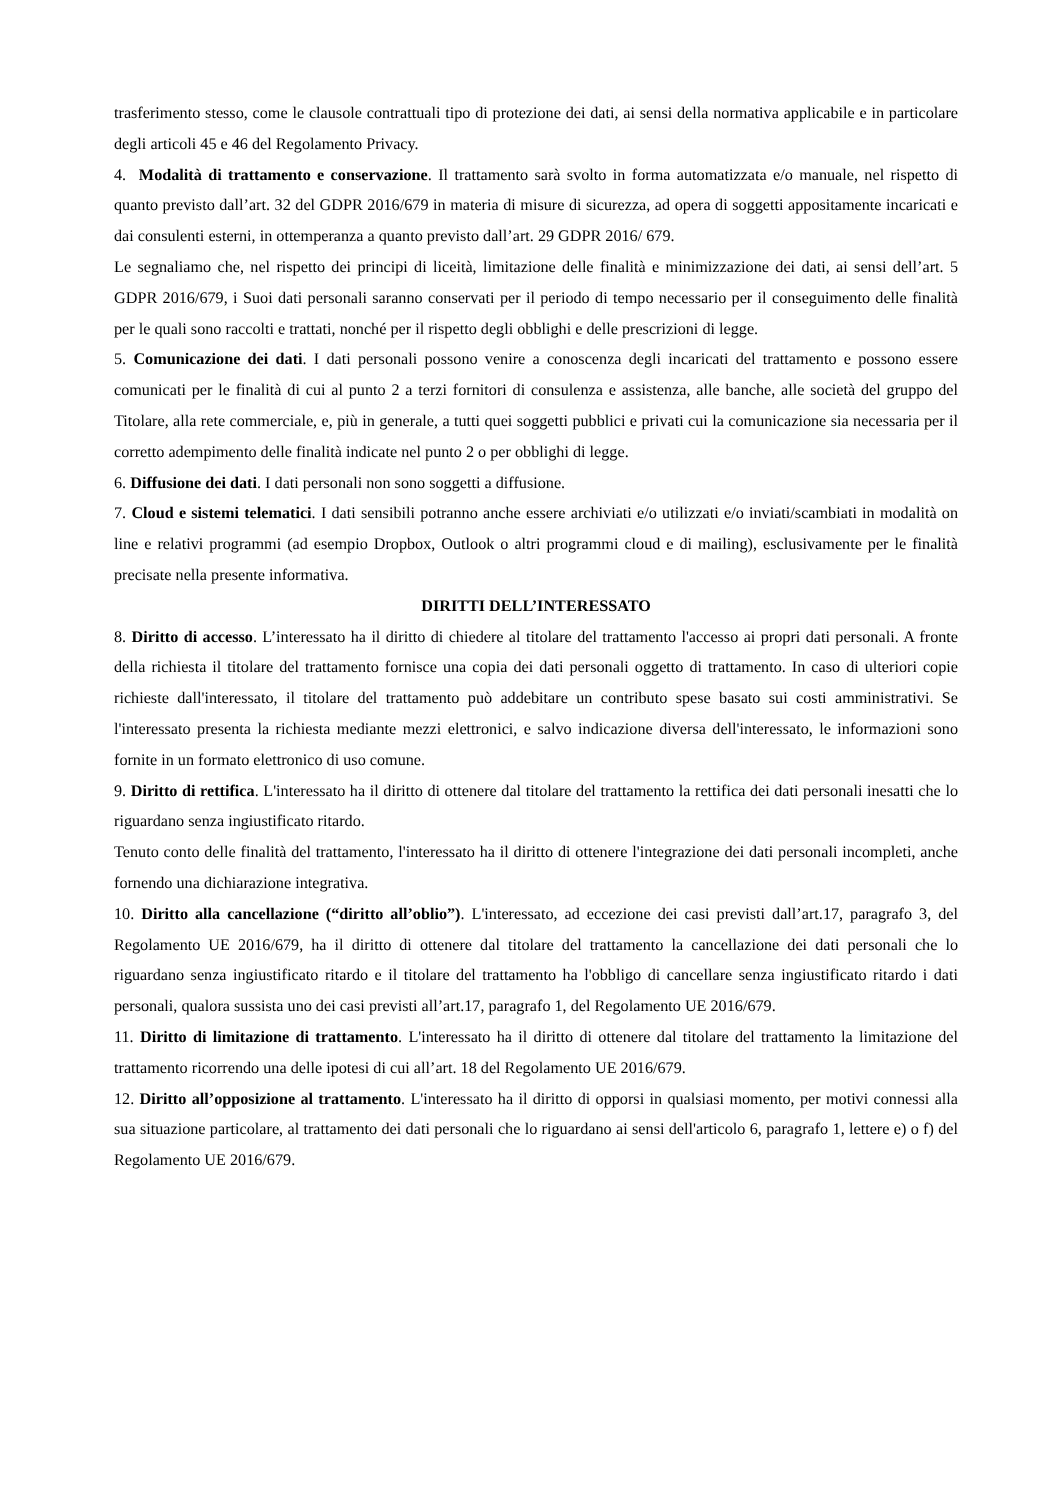trasferimento stesso, come le clausole contrattuali tipo di protezione dei dati, ai sensi della normativa applicabile e in particolare degli articoli 45 e 46 del Regolamento Privacy.
4. Modalità di trattamento e conservazione. Il trattamento sarà svolto in forma automatizzata e/o manuale, nel rispetto di quanto previsto dall’art. 32 del GDPR 2016/679 in materia di misure di sicurezza, ad opera di soggetti appositamente incaricati e dai consulenti esterni, in ottemperanza a quanto previsto dall’art. 29 GDPR 2016/ 679.
Le segnaliamo che, nel rispetto dei principi di liceità, limitazione delle finalità e minimizzazione dei dati, ai sensi dell’art. 5 GDPR 2016/679, i Suoi dati personali saranno conservati per il periodo di tempo necessario per il conseguimento delle finalità per le quali sono raccolti e trattati, nonché per il rispetto degli obblighi e delle prescrizioni di legge.
5. Comunicazione dei dati. I dati personali possono venire a conoscenza degli incaricati del trattamento e possono essere comunicati per le finalità di cui al punto 2 a terzi fornitori di consulenza e assistenza, alle banche, alle società del gruppo del Titolare, alla rete commerciale, e, più in generale, a tutti quei soggetti pubblici e privati cui la comunicazione sia necessaria per il corretto adempimento delle finalità indicate nel punto 2 o per obblighi di legge.
6. Diffusione dei dati. I dati personali non sono soggetti a diffusione.
7. Cloud e sistemi telematici. I dati sensibili potranno anche essere archiviati e/o utilizzati e/o inviati/scambiati in modalità on line e relativi programmi (ad esempio Dropbox, Outlook o altri programmi cloud e di mailing), esclusivamente per le finalità precisate nella presente informativa.
DIRITTI DELL’INTERESSATO
8. Diritto di accesso. L’interessato ha il diritto di chiedere al titolare del trattamento l'accesso ai propri dati personali. A fronte della richiesta il titolare del trattamento fornisce una copia dei dati personali oggetto di trattamento. In caso di ulteriori copie richieste dall'interessato, il titolare del trattamento può addebitare un contributo spese basato sui costi amministrativi. Se l'interessato presenta la richiesta mediante mezzi elettronici, e salvo indicazione diversa dell'interessato, le informazioni sono fornite in un formato elettronico di uso comune.
9. Diritto di rettifica. L'interessato ha il diritto di ottenere dal titolare del trattamento la rettifica dei dati personali inesatti che lo riguardano senza ingiustificato ritardo.
Tenuto conto delle finalità del trattamento, l'interessato ha il diritto di ottenere l'integrazione dei dati personali incompleti, anche fornendo una dichiarazione integrativa.
10. Diritto alla cancellazione (“diritto all’oblio”). L'interessato, ad eccezione dei casi previsti dall’art.17, paragrafo 3, del Regolamento UE 2016/679, ha il diritto di ottenere dal titolare del trattamento la cancellazione dei dati personali che lo riguardano senza ingiustificato ritardo e il titolare del trattamento ha l'obbligo di cancellare senza ingiustificato ritardo i dati personali, qualora sussista uno dei casi previsti all’art.17, paragrafo 1, del Regolamento UE 2016/679.
11. Diritto di limitazione di trattamento. L'interessato ha il diritto di ottenere dal titolare del trattamento la limitazione del trattamento ricorrendo una delle ipotesi di cui all’art. 18 del Regolamento UE 2016/679.
12. Diritto all’opposizione al trattamento. L'interessato ha il diritto di opporsi in qualsiasi momento, per motivi connessi alla sua situazione particolare, al trattamento dei dati personali che lo riguardano ai sensi dell'articolo 6, paragrafo 1, lettere e) o f) del Regolamento UE 2016/679.